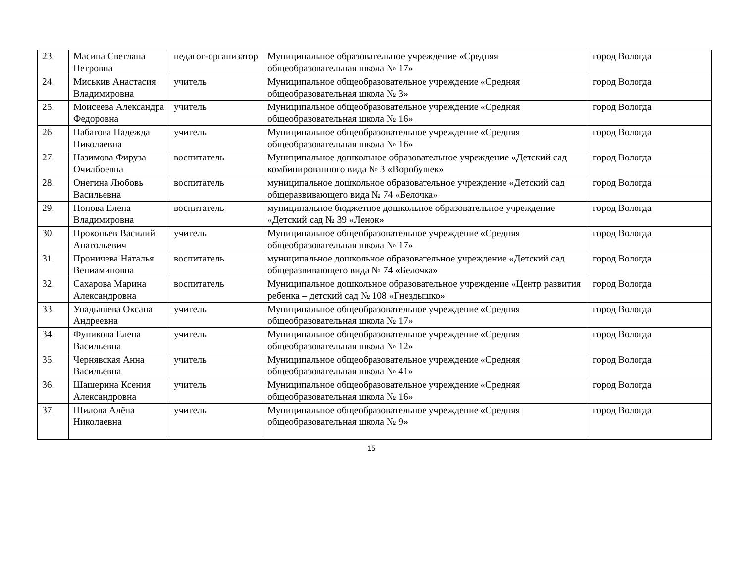| 23. | Масина Светлана Петровна | педагог-организатор | Муниципальное образовательное учреждение «Средняя общеобразовательная школа № 17» | город Вологда |
| 24. | Миськив Анастасия Владимировна | учитель | Муниципальное общеобразовательное учреждение «Средняя общеобразовательная школа № 3» | город Вологда |
| 25. | Моисеева Александра Федоровна | учитель | Муниципальное общеобразовательное учреждение «Средняя общеобразовательная школа № 16» | город Вологда |
| 26. | Набатова Надежда Николаевна | учитель | Муниципальное общеобразовательное учреждение «Средняя общеобразовательная школа № 16» | город Вологда |
| 27. | Назимова Фируза Очилбоевна | воспитатель | Муниципальное дошкольное образовательное учреждение «Детский сад комбинированного вида № 3 «Воробушек» | город Вологда |
| 28. | Онегина Любовь Васильевна | воспитатель | муниципальное дошкольное образовательное учреждение «Детский сад общеразвивающего вида № 74 «Белочка» | город Вологда |
| 29. | Попова Елена Владимировна | воспитатель | муниципальное бюджетное дошкольное образовательное учреждение «Детский сад № 39 «Ленок» | город Вологда |
| 30. | Прокопьев Василий Анатольевич | учитель | Муниципальное общеобразовательное учреждение «Средняя общеобразовательная школа № 17» | город Вологда |
| 31. | Проничева Наталья Вениаминовна | воспитатель | муниципальное дошкольное образовательное учреждение «Детский сад общеразвивающего вида № 74 «Белочка» | город Вологда |
| 32. | Сахарова Марина Александровна | воспитатель | Муниципальное дошкольное образовательное учреждение «Центр развития ребенка – детский сад № 108 «Гнездышко» | город Вологда |
| 33. | Упадышева Оксана Андреевна | учитель | Муниципальное общеобразовательное учреждение «Средняя общеобразовательная школа № 17» | город Вологда |
| 34. | Фуникова Елена Васильевна | учитель | Муниципальное общеобразовательное учреждение «Средняя общеобразовательная школа № 12» | город Вологда |
| 35. | Чернявская Анна Васильевна | учитель | Муниципальное общеобразовательное учреждение «Средняя общеобразовательная школа № 41» | город Вологда |
| 36. | Шашерина Ксения Александровна | учитель | Муниципальное общеобразовательное учреждение «Средняя общеобразовательная школа № 16» | город Вологда |
| 37. | Шилова Алёна Николаевна | учитель | Муниципальное общеобразовательное учреждение «Средняя общеобразовательная школа № 9» | город Вологда |
15